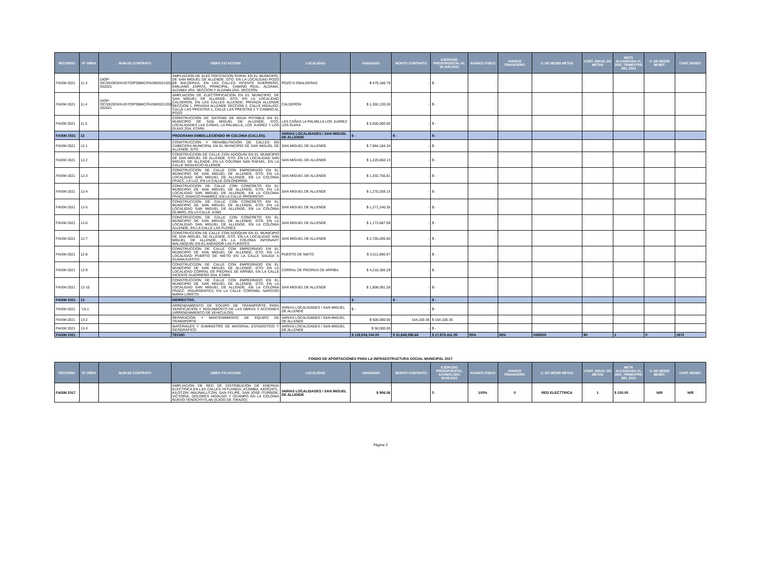| RECURSO | N° OBRA | NUM DE CONTRATO | OBRA Y/O ACCION | LOCALIDAD | ASIGNADO | MONTO CONTRATO | EJERCIDO PRESUPUESTAL AL 30.JUN.2021 | AVANCE FISICO | AVANCE FINANCIERO | U. DE MEDID METAS | CANT. ANUAL DE METAS | META ALCANZADA AL 2DO. TRIMESTRE DEL 2021 | U. DE MEDID BENEF. | CANT. BENEF. |
| --- | --- | --- | --- | --- | --- | --- | --- | --- | --- | --- | --- | --- | --- | --- |
| FAISM 2021 | 11-3 | DIOP-OC/SEDESHU/GTO/PSBMC/FAISM2021/031-052021 | AMPLIACION DE ELECTRIFICACION RURAL EN EL MUNICIPIO, DE SAN MIGUEL DE ALLENDE, GTO. EN LA LOCALIDAD POZO DE BALDERAS, EN LAS CALLES VICENTE GUERRERO, EMILIANO ZAPATA, PRINCIPAL, CAMINO REAL, ALDAMA, ALDAMA 1RA. SECCION Y ALDAMA 2DA. SECCION | POZO D EBALDERAS | $ 479,188.79 | - | $ - | | | | | | | |
| FAISM 2021 | 11.4 | DIOP-OC/SEDESHU/GTO/PSBMC/FAISM2021/032-052021 | AMPLIACION DE ELECTRIFICACION EN EL MUNICIPIO, DE SAN MIGUEL DE ALLENDE, GTO. EN LA LOCALIDAD CALDERON, EN LAS CALLES ALLENDE, PRIVADA ALLENDE SECCION 1, PRIVADA ALLENDE SECCION 2, CALLE HIDALGO, CALLE LAS PRESITAS 1, CALLE LAS PRESITAS 2 Y CAMINO AL POZO | CALDERON | $ 1,302,130.28 | - | $ - | | | | | | | |
| FAISM 2021 | 11.5 | | CONSTRUCCION DE SISTEMA DE AGUA POTABLE EN EL MUNICIPIO DE SAN MIGUEL DE ALLENDE, GTO, LOCALIDADES LAS CAÑAS, LA PALMILLA, LOS JUAREZ Y LOS GUIAS 2DA. ETAPA | LAS CAÑAS LA PALMILLA LOS JUAREZ LOS GUIAS | $ 5,000,000.00 | - | $ - | | | | | | | |
| FAISM 2021 | 12 | | PROGRAMA EMBELLECIENDO MI COLONIA (CALLES). | VARIAS LOCALIDADES / SAN MIGUEL DE ALLENDE | $ - | $ - | $ - | | | | | | | |
| FAISM 2021 | 12.1 | | CONSTRUCCION Y REHABILITACIÓN DE CALLES EN CABECERA MUNICIPAL EN EL MUNICIPIO DE SAN MIGUEL DE ALLENDE, GTO. | SAN MIGUEL DE ALLENDE | $ 7,964,184.34 | - | $ - | | | | | | | |
| FAISM 2021 | 12.2 | | CONSTRUCCION DE CALLE CON ADOQUIN EN EL MUNICIPIO DE SAN MIGUEL DE ALLENDE, GTO. EN LA LOCALIDAD SAN MIGUEL DE ALLENDE, EN LA COLONIA SAN RAFAEL, EN LA CALLE INDALECIO ALLENDE | SAN MIGUEL DE ALLENDE | $ 1,220,650.13 | - | $ - | | | | | | | |
| FAISM 2021 | 12-3 | | CONSTRUCCION DE CALLE CON EMPEDRADO EN EL MUNICIPIO DE SAN MIGUEL DE ALLENDE, GTO. EN LA LOCALIDAD SAN MIGUEL DE ALLENDE, EN LA COLONIA FRACC. LA LUZ, EN LA CALLE GOLONDRINA | SAN MIGUEL DE ALLENDE | $ 1,332,756.81 | - | $ - | | | | | | | |
| FAISM 2021 | 12-4 | | CONSTRUCCION DE CALLE CON CONCRETO EN EL MUNICIPIO DE SAN MIGUEL DE ALLENDE, GTO. EN LA LOCALIDAD SAN MIGUEL DE ALLENDE, EN LA COLONIA FRACC.IGNACIO RAMIREZ, EN LA CALLE PROGRESO | SAN MIGUEL DE ALLENDE | $ 1,270,258.15 | - | $ - | | | | | | | |
| FAISM 2021 | 12-5 | | CONSTRUCCION DE CALLE CON CONCRETO EN EL MUNICIPIO DE SAN MIGUEL DE ALLENDE, GTO. EN LA LOCALIDAD SAN MIGUEL DE ALLENDE, EN LA COLONIA OLIMPO, EN LA CALLE JUNO | SAN MIGUEL DE ALLENDE | $ 1,271,240.35 | - | $ - | | | | | | | |
| FAISM 2021 | 12-6 | | CONSTRUCCION DE CALLE CON CONCRETO EN EL MUNICIPIO DE SAN MIGUEL DE ALLENDE, GTO. EN LA LOCALIDAD SAN MIGUEL DE ALLENDE, EN LA COLONIA ALLENDE, EN LA CALLE LAS FLORES | SAN MIGUEL DE ALLENDE | $ 1,173,687.09 | - | $ - | | | | | | | |
| FAISM 2021 | 12-7 | | CONSTRUCCION DE CALLE CON ADOQUIN EN EL MUNICIPIO DE SAN MIGUEL DE ALLENDE, GTO. EN LA LOCALIDAD SAN MIGUEL DE ALLENDE, EN LA COLONIA INFONAVIT MALANQUIN, EN EL ANDADOR LAS FUENTES | SAN MIGUEL DE ALLENDE | $ 2,755,000.00 | - | $ - | | | | | | | |
| FAISM 2021 | 12-8 | | CONSTRUCCION DE CALLE CON EMPEDRADO EN EL MUNICIPIO DE SAN MIGUEL DE ALLENDE, GTO. EN LA LOCALIDAD PUERTO DE NIETO EN LA CALLE SALIDA A GUANAJUATITO | PUERTO DE NIETO | $ 3,311,990.67 | - | $ - | | | | | | | |
| FAISM 2021 | 12-9 | | CONSTRUCCION DE CALLE CON EMPEDRADO EN EL MUNICIPIO DE SAN MIGUEL DE ALLENDE, GTO. EN LA LOCALIDAD CORRAL DE PIEDRAS DE ARRIBA, EN LA CALLE VICENTE GUERRERO 2DA. ETAPA | CORRAL DE PIEDRAS DE ARRIBA | $ 4,216,306.29 | - | $ - | | | | | | | |
| FAISM 2021 | 12-10 | | CONSTRUCCION DE CALLE CON EMPEDRADO EN EL MUNICIPIO DE SAN MIGUEL DE ALLENDE, GTO. EN LA LOCALIDAD SAN MIGUEL DE ALLENDE, EN LA COLONIA FRACC. INSURGENTES, EN LA CALLE CORONEL NARCISO MARIA LORETO | SAN MIGUEL DE ALLENDE | $ 1,808,091.28 | - | $ - | | | | | | | |
| FAISM 2021 | 13 | | INDIRECTOS. | | $ - | $ - | $ - | | | | | | | |
| FAISM 2021 | `13-1 | | ARRENDAMIENTO DE EQUIPO DE TRANSPORTE PARA VERIFICACIÓN Y SEGUIMIENTO DE LAS OBRAS Y ACCIONES (ARRENDAMIENTO DE VEHICULOS). | VARIAS LOCALIDADES / SAN MIGUEL DE ALLENDE | $ - | - | $ - | | | | | | | |
| FAISM 2021 | 13-2 | | REPARACIÓN Y MANTENIMIENTO DE EQUIPO DE TRANSPORTE | VARIAS LOCALIDADES / SAN MIGUEL DE ALLENDE | $ 500,000.00 | 154,100.35 | $ 154,100.35 | | | | | | | |
| FAISM 2021 | 13-3 | | MATERIALES Y SUMINISTRO DE MATERIAL ESTADÍSTICO Y GEOGRÁFICO | VARIAS LOCALIDADES / SAN MIGUEL DE ALLENDE | $ 50,000.00 | - | $ - | | | | | | | |
| FAISM 2021 | | | TECHO | | $ 119,504,744.00 | $ 31,848,086.66 | $ 17,873,411.05 | 55% | 56% | VARIOS | 90 | 1 | 0 | 1972 |
FONDO DE APORTACIONES PARA LA INFRAESTRUCTURA SOCIAL MUNICIPAL 2017
| RECURSO | N° OBRA | NUM DE CONTRATO | OBRA Y/O ACCION | LOCALIDAD | ASIGNADO | MONTO CONTRATO | EJERCIDO PRESUPUESTAL ACUMULADO 30.06.2021 | AVANCE FISICO | AVANCE FINANCIERO | U. DE MEDID METAS | CANT. ANUAL DE METAS | META ALCANZADA AL 2DO. TRIMESTRE DEL 2021 | U. DE MEDID BENEF. | CANT. BENEF. |
| --- | --- | --- | --- | --- | --- | --- | --- | --- | --- | --- | --- | --- | --- | --- |
| FAISM 2017 | | | AMPLIACION DE RED DE DISTRIBUCIÓN DE ENERGÍA ELÉCTRICA EN LAS CALLES YETLANEZI, ATZIMBA, AXOCHITL, KILOTZIN, MALINALLITZIN, SAN FELIPE, SAN JOSE ITURBIDE, VICTORIA, DOLORES HIDALGO Y OCAMPO EN LA COLONIA NUEVO TENOCHTITLAN (EJIDO DE TIRADO) | VARIAS LOCALIDADES / SAN MIGUEL DE ALLENDE | $ 906.06 | | $ - | 100% | 0 | RED ELECTTRICA | 1 | $ 100.00 | N/R | N/R |
Página 3